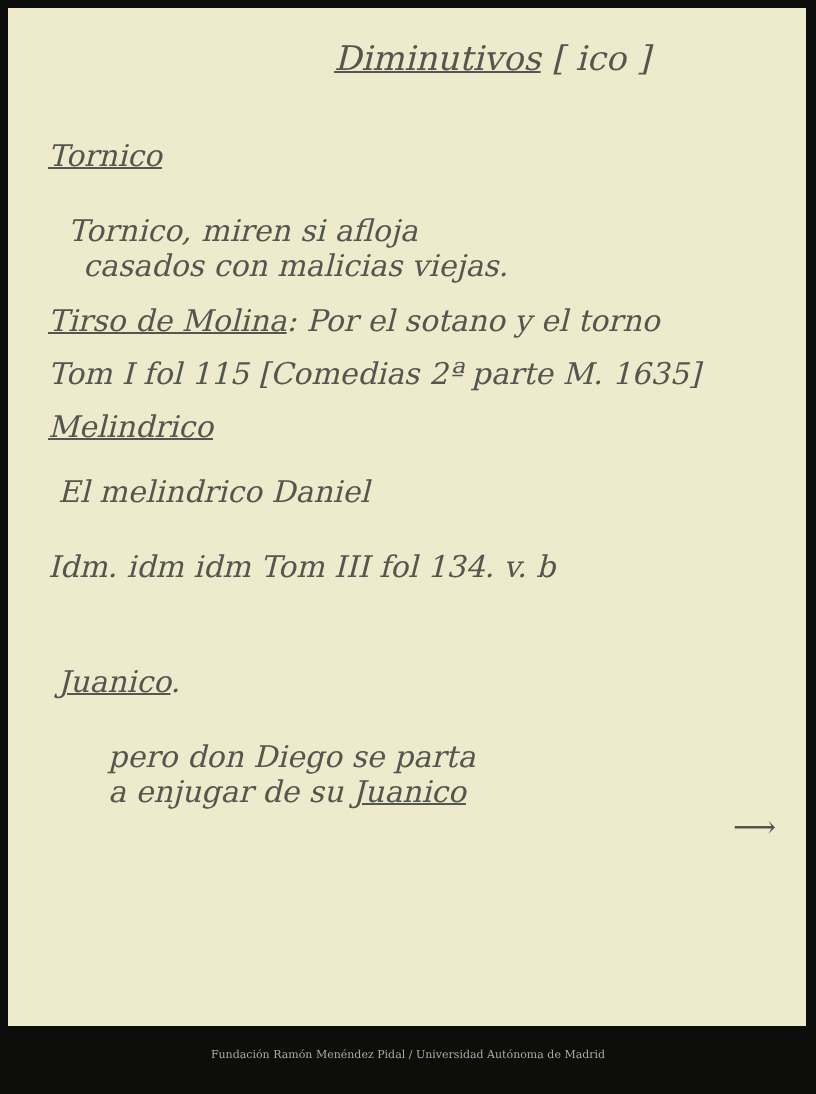Diminutivos [ ico ]
Tornico
Tornico, miren si afloja
casados con malicias viejas.
Tirso de Molina: Por el sotano y el torno
Tom I fol 115 [Comedias 2ª parte M. 1635]
Melindrico
El melindrico Daniel
Idm. idm idm Tom III fol 134. v. b
Juanico.
pero don Diego se parta
a enjugar de su Juanico
⟶
Fundación Ramón Menéndez Pidal / Universidad Autónoma de Madrid